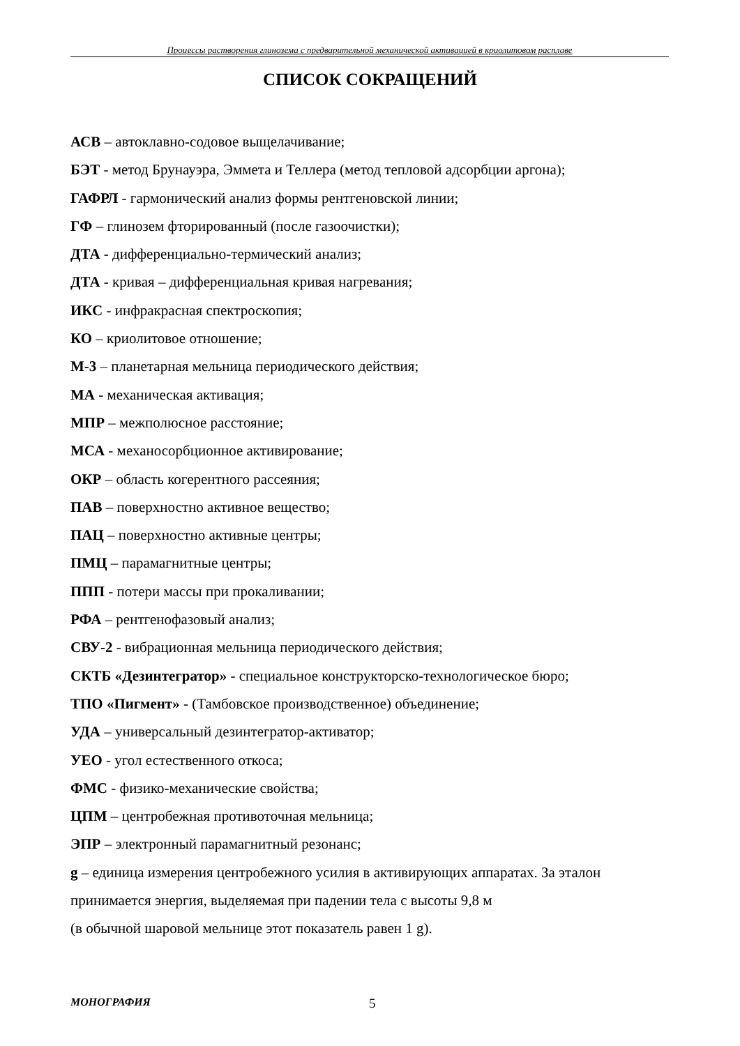Процессы растворения глинозема с предварительной механической активацией в криолитовом расплаве
СПИСОК СОКРАЩЕНИЙ
АСВ – автоклавно-содовое выщелачивание;
БЭТ - метод Брунауэра, Эммета и Теллера (метод тепловой адсорбции аргона);
ГАФРЛ - гармонический анализ формы рентгеновской линии;
ГФ – глинозем фторированный (после газоочистки);
ДТА - дифференциально-термический анализ;
ДТА - кривая – дифференциальная кривая нагревания;
ИКС - инфракрасная спектроскопия;
КО – криолитовое отношение;
М-3 – планетарная мельница периодического действия;
МА - механическая активация;
МПР – межполюсное расстояние;
МСА - механосорбционное активирование;
ОКР – область когерентного рассеяния;
ПАВ – поверхностно активное вещество;
ПАЦ – поверхностно активные центры;
ПМЦ – парамагнитные центры;
ППП - потери массы при прокаливании;
РФА – рентгенофазовый анализ;
СВУ-2 - вибрационная мельница периодического действия;
СКТБ «Дезинтегратор» - специальное конструкторско-технологическое бюро;
ТПО «Пигмент» - (Тамбовское производственное) объединение;
УДА – универсальный дезинтегратор-активатор;
УЕО - угол естественного откоса;
ФМС - физико-механические свойства;
ЦПМ – центробежная противоточная мельница;
ЭПР – электронный парамагнитный резонанс;
g – единица измерения центробежного усилия в активирующих аппаратах. За эталон принимается энергия, выделяемая при падении тела с высоты 9,8 м
(в обычной шаровой мельнице этот показатель равен 1 g).
МОНОГРАФИЯ 5